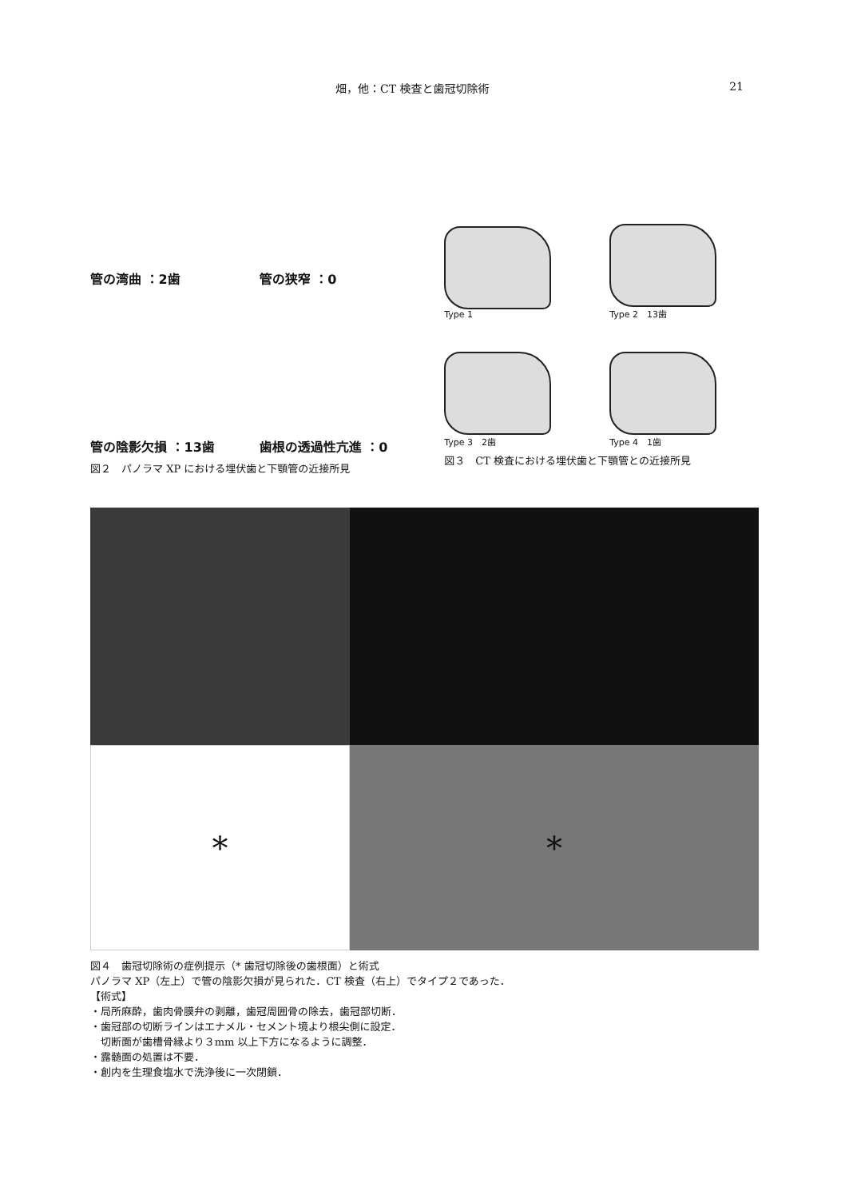畑，他：CT 検査と歯冠切除術 21
管の湾曲 ：2歯
管の狭窄 ：0
管の陰影欠損 ：13歯
歯根の透過性亢進 ：0
図２　パノラマ XP における埋伏歯と下顎管の近接所見
Type 1
Type 2　13歯
Type 3　2歯
Type 4　1歯
図３　CT 検査における埋伏歯と下顎管との近接所見
*
*
図４　歯冠切除術の症例提示（* 歯冠切除後の歯根面）と術式
パノラマ XP（左上）で管の陰影欠損が見られた．CT 検査（右上）でタイプ２であった．
【術式】
・局所麻酔，歯肉骨膜弁の剥離，歯冠周囲骨の除去，歯冠部切断．
・歯冠部の切断ラインはエナメル・セメント境より根尖側に設定．
　切断面が歯槽骨縁より３mm 以上下方になるように調整．
・露髄面の処置は不要．
・創内を生理食塩水で洗浄後に一次閉鎖．